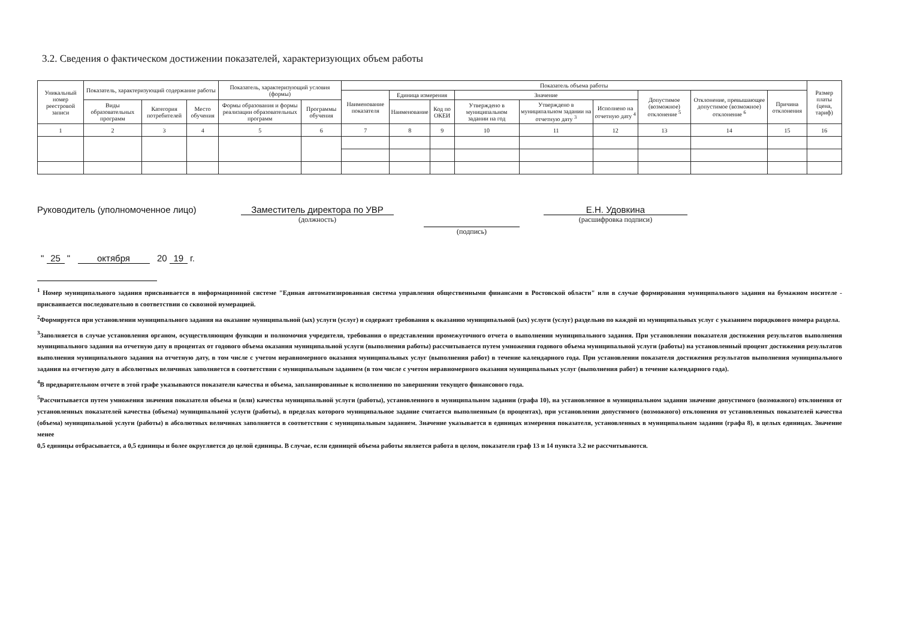3.2. Сведения о фактическом достижении показателей, характеризующих объем работы
| Уникальный номер реестровой записи | Показатель, характеризующий содержание работы | | | Показатель, характеризующий условия (формы) | | Показатель объема работы | | | | | | | | | Размер платы (цена, тариф) |
| --- | --- | --- | --- | --- | --- | --- | --- | --- | --- | --- | --- | --- | --- | --- | --- |
| | | | | | | Наименование показателя | Единица измерения | | Значение | | | Допустимое (возможное) отклонение <sup>5</sup> | Отклонение, превышающее допустимое (возможное) отклонение <sup>6</sup> | Причина отклонения | |
| | Виды образовательных программ | Категория потребителей | Место обучения | Формы образования и формы реализации образовательных программ | Программы обучения | | Наименование | Код по ОКЕИ | Утверждено в муниципальном задании на год | Утверждено в муниципальном задании на отчетную дату <sup>3</sup> | Исполнено на отчетную дату <sup>4</sup> | | | | |
| 1 | 2 | 3 | 4 | 5 | 6 | 7 | 8 | 9 | 10 | 11 | 12 | 13 | 14 | 15 | 16 |
Руководитель (уполномоченное лицо) Заместитель директора по УВР
(должность)
(подпись)
Е.Н. Удовкина
(расшифровка подписи)
" 25 " октября 20 19 г.
<sup>1</sup> Номер муниципального задания присваивается в информационной системе "Единая автоматизированная система управления общественными финансами в Ростовской области" или в случае формирования муниципального задания на бумажном носителе - присваивается последовательно в соответствии со сквозной нумерацией.
<sup>2</sup> Формируется при установлении муниципального задания на оказание муниципальной (ых) услуги (услуг) и содержит требования к оказанию муниципальной (ых) услуги (услуг) раздельно по каждой из муниципальных услуг с указанием порядкового номера раздела.
<sup>3</sup> Заполняется в случае установления органом, осуществляющим функции и полномочия учредителя, требования о представлении промежуточного отчета о выполнении муниципального задания. При установлении показателя достижения результатов выполнения муниципального задания на отчетную дату в процентах от годового объема оказания муниципальной услуги (выполнения работы) рассчитывается путем умножения годового объема муниципальной услуги (работы) на установленный процент достижения результатов выполнения муниципального задания на отчетную дату, в том числе с учетом неравномерного оказания муниципальных услуг (выполнения работ) в течение календарного года. При установлении показателя достижения результатов выполнения муниципального задания на отчетную дату в абсолютных величинах заполняется в соответствии с муниципальным заданием (в том числе с учетом неравномерного оказания муниципальных услуг (выполнения работ) в течение календарного года).
<sup>4</sup> В предварительном отчете в этой графе указываются показатели качества и объема, запланированные к исполнению по завершении текущего финансового года.
<sup>5</sup> Рассчитывается путем умножения значения показателя объема и (или) качества муниципальной услуги (работы), установленного в муниципальном задании (графа 10), на установленное в муниципальном задании значение допустимого (возможного) отклонения от установленных показателей качества (объема) муниципальной услуги (работы), в пределах которого муниципальное задание считается выполненным (в процентах), при установлении допустимого (возможного) отклонения от установленных показателей качества (объема) муниципальной услуги (работы) в абсолютных величинах заполняется в соответствии с муниципальным заданием. Значение указывается в единицах измерения показателя, установленных в муниципальном задании (графа 8), в целых единицах. Значение менее
0,5 единицы отбрасывается, а 0,5 единицы и более округляется до целой единицы. В случае, если единицей объема работы является работа в целом, показатели граф 13 и 14 пункта 3.2 не рассчитываются.